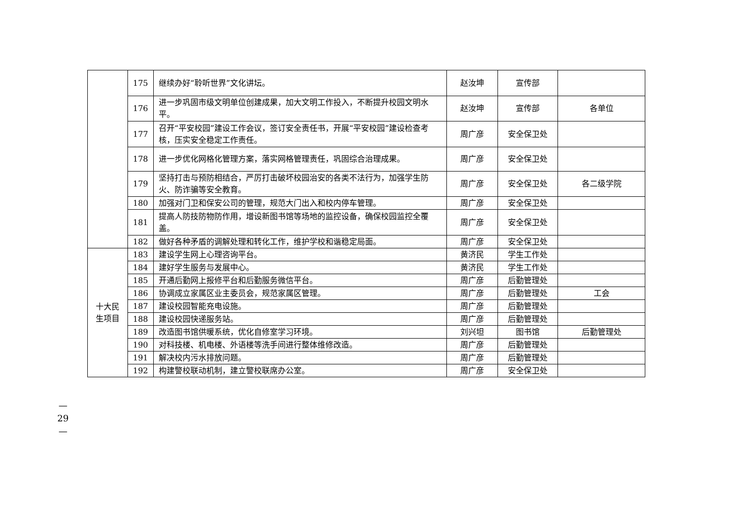| | 175 | 继续办好“聆听世界”文化讲坛。 | 赵汝坤 | 宣传部 | |
| | 176 | 进一步巩固市级文明单位创建成果，加大文明工作投入，不断提升校园文明水平。 | 赵汝坤 | 宣传部 | 各单位 |
| | 177 | 召开“平安校园”建设工作会议，签订安全责任书，开展“平安校园”建设检查考核，压实安全稳定工作责任。 | 周广彦 | 安全保卫处 | |
| | 178 | 进一步优化网格化管理方案，落实网格管理责任，巩固综合治理成果。 | 周广彦 | 安全保卫处 | |
| | 179 | 坚持打击与预防相结合，严厉打击破坏校园治安的各类不法行为，加强学生防火、防诈骗等安全教育。 | 周广彦 | 安全保卫处 | 各二级学院 |
| | 180 | 加强对门卫和保安公司的管理，规范大门出入和校内停车管理。 | 周广彦 | 安全保卫处 | |
| | 181 | 提高人防技防物防作用，增设新图书馆等场地的监控设备，确保校园监控全覆盖。 | 周广彦 | 安全保卫处 | |
| | 182 | 做好各种矛盾的调解处理和转化工作，维护学校和谐稳定局面。 | 周广彦 | 安全保卫处 | |
| 十大民 生项目 | 183 | 建设学生网上心理咨询平台。 | 黄济民 | 学生工作处 | |
| | 184 | 建好学生服务与发展中心。 | 黄济民 | 学生工作处 | |
| | 185 | 开通后勤网上报修平台和后勤服务微信平台。 | 周广彦 | 后勤管理处 | |
| | 186 | 协调成立家属区业主委员会，规范家属区管理。 | 周广彦 | 后勤管理处 | 工会 |
| | 187 | 建设校园智能充电设施。 | 周广彦 | 后勤管理处 | |
| | 188 | 建设校园快递服务站。 | 周广彦 | 后勤管理处 | |
| | 189 | 改造图书馆供暖系统，优化自修室学习环境。 | 刘兴坦 | 图书馆 | 后勤管理处 |
| | 190 | 对科技楼、机电楼、外语楼等洗手间进行整体维修改造。 | 周广彦 | 后勤管理处 | |
| | 191 | 解决校内污水排放问题。 | 周广彦 | 后勤管理处 | |
| | 192 | 构建警校联动机制，建立警校联席办公室。 | 周广彦 | 安全保卫处 | |
—
29
—